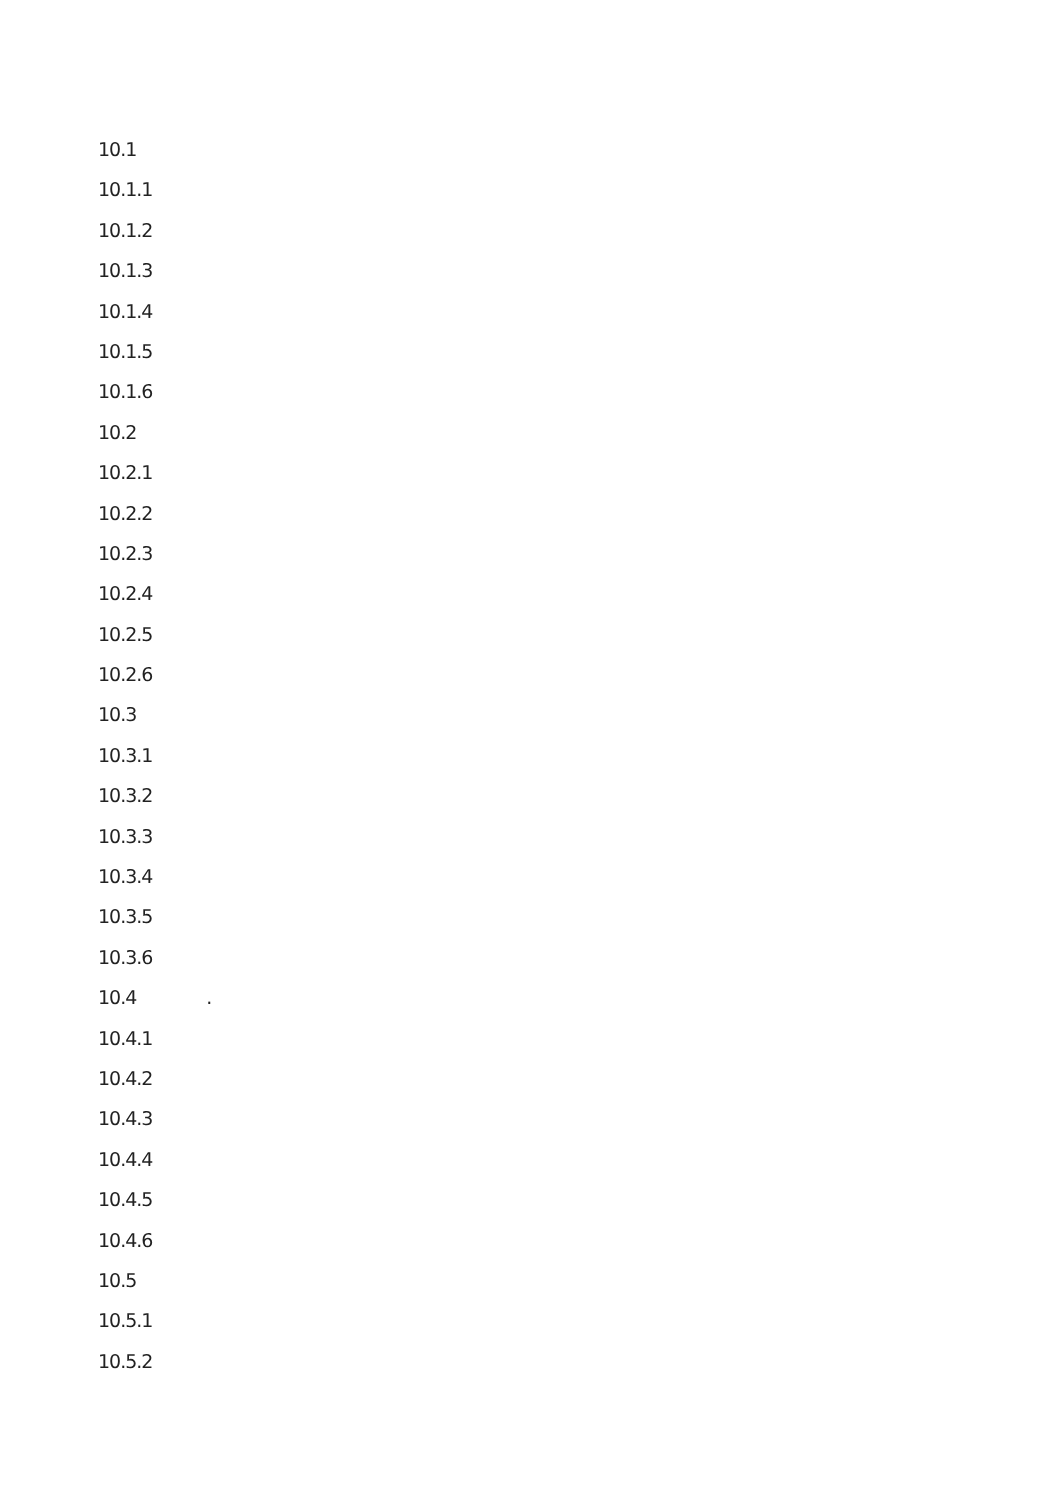10.1
10.1.1
10.1.2
10.1.3
10.1.4
10.1.5
10.1.6
10.2
10.2.1
10.2.2
10.2.3
10.2.4
10.2.5
10.2.6
10.3
10.3.1
10.3.2
10.3.3
10.3.4
10.3.5
10.3.6
10.4 .
10.4.1
10.4.2
10.4.3
10.4.4
10.4.5
10.4.6
10.5
10.5.1
10.5.2